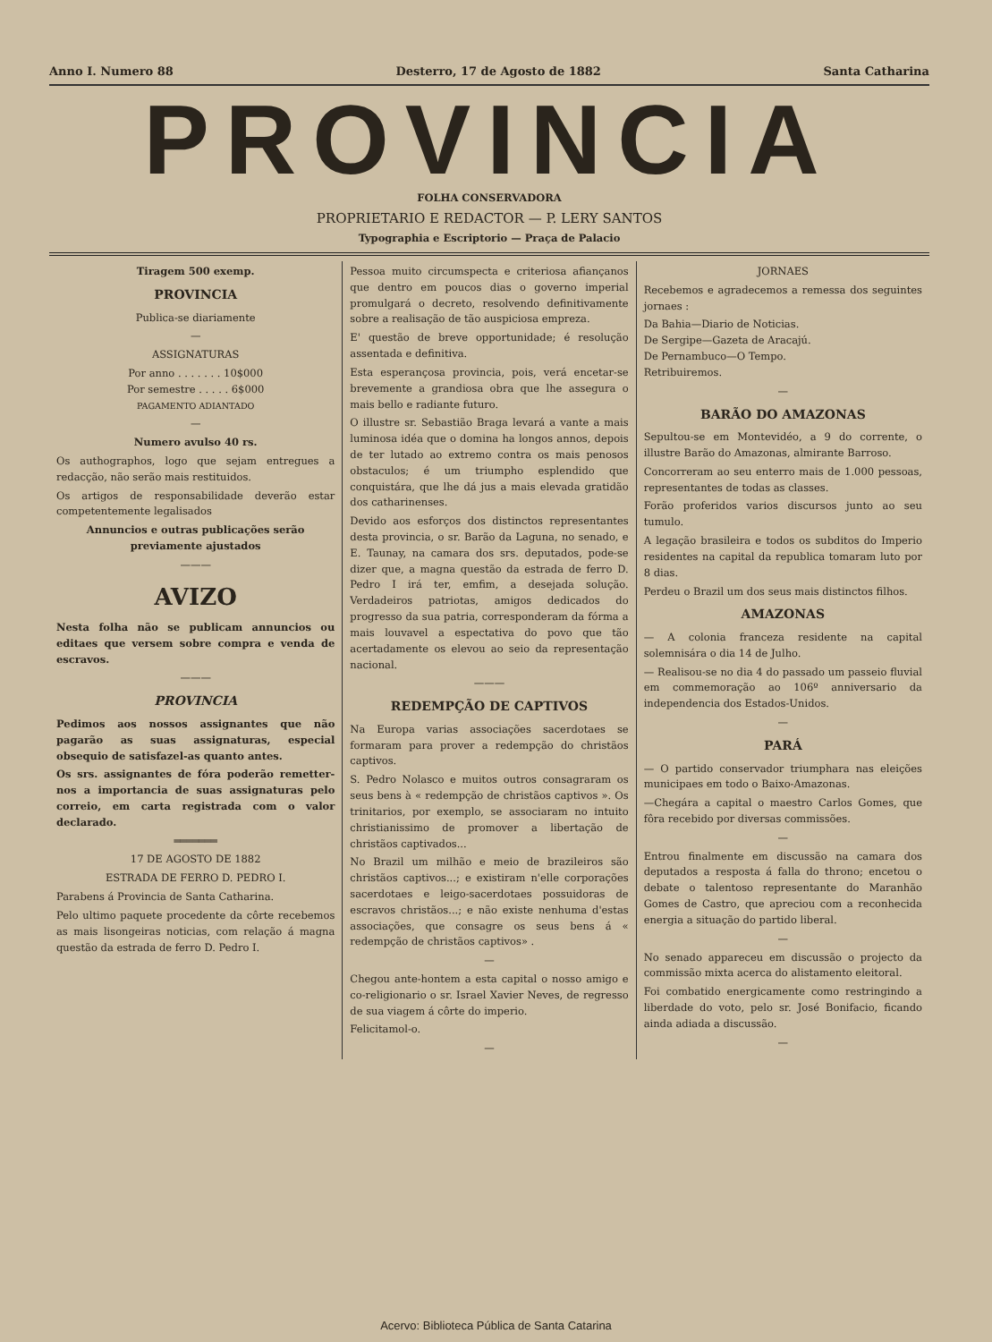Anno I. Numero 88 Desterro, 17 de Agosto de 1882 Santa Catharina
PROVINCIA
FOLHA CONSERVADORA
PROPRIETARIO E REDACTOR — P. LERY SANTOS
Typographia e Escriptorio — Praça de Palacio
Tiragem 500 exemp.
PROVINCIA
Publica-se diariamente
—
ASSIGNATURAS
Por anno . . . . . . . 10$000
Por semestre . . . . . 6$000
PAGAMENTO ADIANTADO
—
Numero avulso 40 rs.
Os authographos, logo que sejam entregues a redacção, não serão mais restituidos.
Os artigos de responsabilidade deverão estar competentemente legalisados
Annuncios e outras publicações serão previamente ajustados
———
AVIZO
Nesta folha não se publicam annuncios ou editaes que versem sobre compra e venda de escravos.
———
PROVINCIA
Pedimos aos nossos assignantes que não pagarão as suas assignaturas, especial obsequio de satisfazel-as quanto antes.
Os srs. assignantes de fóra poderão remetter-nos a importancia de suas assignaturas pelo correio, em carta registrada com o valor declarado.
═══════
17 DE AGOSTO DE 1882
ESTRADA DE FERRO D. PEDRO I.
Parabens á Provincia de Santa Catharina.
Pelo ultimo paquete procedente da côrte recebemos as mais lisongeiras noticias, com relação á magna questão da estrada de ferro D. Pedro I.
Pessoa muito circumspecta e criteriosa afiançanos que dentro em poucos dias o governo imperial promulgará o decreto, resolvendo definitivamente sobre a realisação de tão auspiciosa empreza.
E' questão de breve opportunidade; é resolução assentada e definitiva.
Esta esperançosa provincia, pois, verá encetar-se brevemente a grandiosa obra que lhe assegura o mais bello e radiante futuro.
O illustre sr. Sebastião Braga levará a vante a mais luminosa idéa que o domina ha longos annos, depois de ter lutado ao extremo contra os mais penosos obstaculos; é um triumpho esplendido que conquistára, que lhe dá jus a mais elevada gratidão dos catharinenses.
Devido aos esforços dos distinctos representantes desta provincia, o sr. Barão da Laguna, no senado, e E. Taunay, na camara dos srs. deputados, pode-se dizer que, a magna questão da estrada de ferro D. Pedro I irá ter, emfim, a desejada solução. Verdadeiros patriotas, amigos dedicados do progresso da sua patria, corresponderam da fórma a mais louvavel a espectativa do povo que tão acertadamente os elevou ao seio da representação nacional.
———
REDEMPÇÃO DE CAPTIVOS
Na Europa varias associações sacerdotaes se formaram para prover a redempção do christãos captivos.
S. Pedro Nolasco e muitos outros consagraram os seus bens à « redempção de christãos captivos ». Os trinitarios, por exemplo, se associaram no intuito christianissimo de promover a libertação de christãos captivados...
No Brazil um milhão e meio de brazileiros são christãos captivos...; e existiram n'elle corporações sacerdotaes e leigo-sacerdotaes possuidoras de escravos christãos...; e não existe nenhuma d'estas associações, que consagre os seus bens á « redempção de christãos captivos» .
—
Chegou ante-hontem a esta capital o nosso amigo e co-religionario o sr. Israel Xavier Neves, de regresso de sua viagem á côrte do imperio.
Felicitamol-o.
—
JORNAES
Recebemos e agradecemos a remessa dos seguintes jornaes :
Da Bahia—Diario de Noticias.
De Sergipe—Gazeta de Aracajú.
De Pernambuco—O Tempo.
Retribuiremos.
—
BARÃO DO AMAZONAS
Sepultou-se em Montevidéo, a 9 do corrente, o illustre Barão do Amazonas, almirante Barroso.
Concorreram ao seu enterro mais de 1.000 pessoas, representantes de todas as classes.
Forão proferidos varios discursos junto ao seu tumulo.
A legação brasileira e todos os subditos do Imperio residentes na capital da republica tomaram luto por 8 dias.
Perdeu o Brazil um dos seus mais distinctos filhos.
AMAZONAS
— A colonia franceza residente na capital solemnisára o dia 14 de Julho.
— Realisou-se no dia 4 do passado um passeio fluvial em commemoração ao 106º anniversario da independencia dos Estados-Unidos.
—
PARÁ
— O partido conservador triumphara nas eleições municipaes em todo o Baixo-Amazonas.
—Chegára a capital o maestro Carlos Gomes, que fôra recebido por diversas commissões.
—
Entrou finalmente em discussão na camara dos deputados a resposta á falla do throno; encetou o debate o talentoso representante do Maranhão Gomes de Castro, que apreciou com a reconhecida energia a situação do partido liberal.
—
No senado appareceu em discussão o projecto da commissão mixta acerca do alistamento eleitoral.
Foi combatido energicamente como restringindo a liberdade do voto, pelo sr. José Bonifacio, ficando ainda adiada a discussão.
—
Acervo: Biblioteca Pública de Santa Catarina